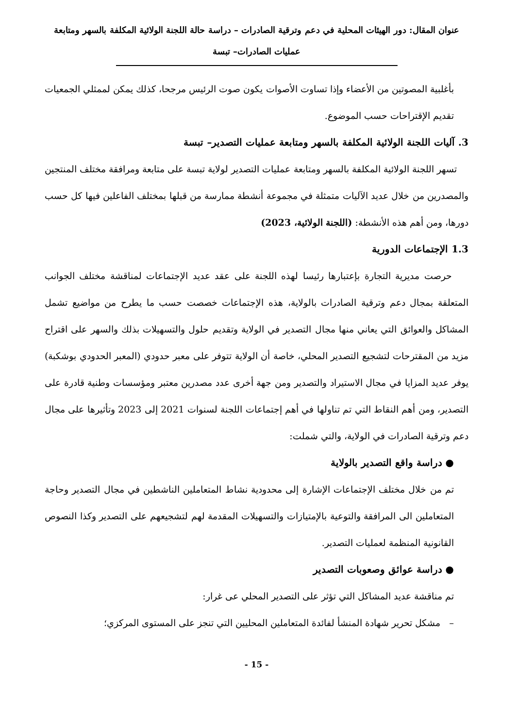عنوان المقال: دور الهيئات المحلية في دعم وترقية الصادرات – دراسة حالة اللجنة الولائية المكلفة بالسهر ومتابعة
عمليات الصادرات– تبسة
بأغلبية المصوتين من الأعضاء وإذا تساوت الأصوات يكون صوت الرئيس مرجحا، كذلك يمكن لممثلي الجمعيات تقديم الإقتراحات حسب الموضوع.
3. آليات اللجنة الولائية المكلفة بالسهر ومتابعة عمليات التصدير– تبسة
تسهر اللجنة الولائية المكلفة بالسهر ومتابعة عمليات التصدير لولاية تبسة على متابعة ومرافقة مختلف المنتجين والمصدرين من خلال عديد الآليات متمثلة في مجموعة أنشطة ممارسة من قبلها بمختلف الفاعلين فيها كل حسب دورها، ومن أهم هذه الأنشطة: (اللجنة الولائية، 2023)
1.3 الإجتماعات الدورية
حرصت مديرية التجارة بإعتبارها رئيسا لهذه اللجنة على عقد عديد الإجتماعات لمناقشة مختلف الجوانب المتعلقة بمجال دعم وترقية الصادرات بالولاية، هذه الإجتماعات خصصت حسب ما يطرح من مواضيع تشمل المشاكل والعوائق التي يعاني منها مجال التصدير في الولاية وتقديم حلول والتسهيلات بذلك والسهر على اقتراح مزيد من المقترحات لتشجيع التصدير المحلي، خاصة أن الولاية تتوفر على معبر حدودي (المعبر الحدودي بوشكبة) يوفر عديد المزايا في مجال الاستيراد والتصدير ومن جهة أخرى عدد مصدرين معتبر ومؤسسات وطنية قادرة على التصدير، ومن أهم النقاط التي تم تناولها في أهم إجتماعات اللجنة لسنوات 2021 إلى 2023 وتأثيرها على مجال دعم وترقية الصادرات في الولاية، والتي شملت:
● دراسة واقع التصدير بالولاية
تم من خلال مختلف الإجتماعات الإشارة إلى محدودية نشاط المتعاملين الناشطين في مجال التصدير وحاجة المتعاملين الى المرافقة والتوعية بالإمتيازات والتسهيلات المقدمة لهم لتشجيعهم على التصدير وكذا النصوص القانونية المنظمة لعمليات التصدير.
● دراسة عوائق وصعوبات التصدير
تم مناقشة عديد المشاكل التي تؤثر على التصدير المحلي عى غرار:
– مشكل تحرير شهادة المنشأ لفائدة المتعاملين المحليين التي تنجز على المستوى المركزي؛
- 15 -